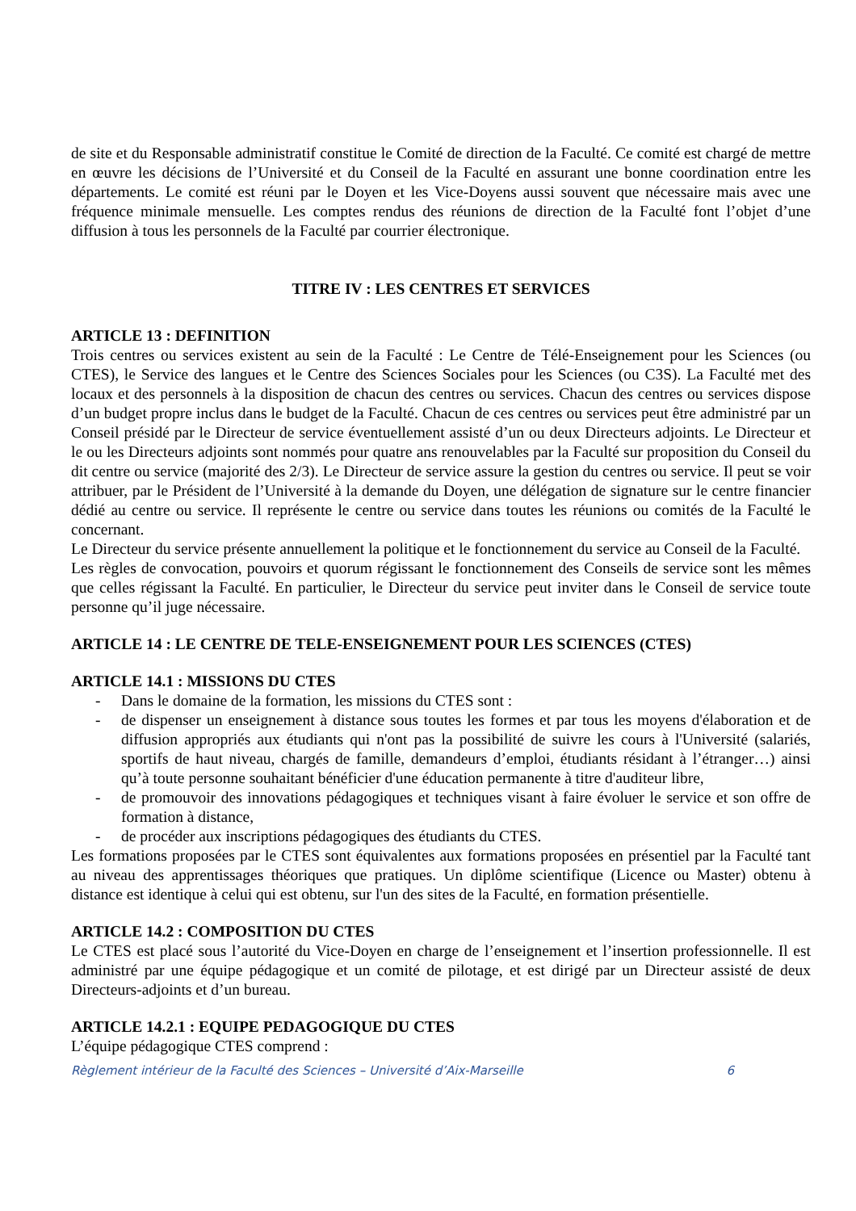de site et du Responsable administratif constitue le Comité de direction de la Faculté. Ce comité est chargé de mettre en œuvre les décisions de l’Université et du Conseil de la Faculté en assurant une bonne coordination entre les départements. Le comité est réuni par le Doyen et les Vice-Doyens aussi souvent que nécessaire mais avec une fréquence minimale mensuelle. Les comptes rendus des réunions de direction de la Faculté font l’objet d’une diffusion à tous les personnels de la Faculté par courrier électronique.
TITRE IV : LES CENTRES ET SERVICES
ARTICLE 13 : DEFINITION
Trois centres ou services existent au sein de la Faculté : Le Centre de Télé-Enseignement pour les Sciences (ou CTES), le Service des langues et le Centre des Sciences Sociales pour les Sciences (ou C3S). La Faculté met des locaux et des personnels à la disposition de chacun des centres ou services. Chacun des centres ou services dispose d’un budget propre inclus dans le budget de la Faculté. Chacun de ces centres ou services peut être administré par un Conseil présidé par le Directeur de service éventuellement assisté d’un ou deux Directeurs adjoints. Le Directeur et le ou les Directeurs adjoints sont nommés pour quatre ans renouvelables par la Faculté sur proposition du Conseil du dit centre ou service (majorité des 2/3). Le Directeur de service assure la gestion du centres ou service. Il peut se voir attribuer, par le Président de l’Université à la demande du Doyen, une délégation de signature sur le centre financier dédié au centre ou service. Il représente le centre ou service dans toutes les réunions ou comités de la Faculté le concernant.
Le Directeur du service présente annuellement la politique et le fonctionnement du service au Conseil de la Faculté.
Les règles de convocation, pouvoirs et quorum régissant le fonctionnement des Conseils de service sont les mêmes que celles régissant la Faculté. En particulier, le Directeur du service peut inviter dans le Conseil de service toute personne qu’il juge nécessaire.
ARTICLE 14 : LE CENTRE DE TELE-ENSEIGNEMENT POUR LES SCIENCES (CTES)
ARTICLE 14.1 : MISSIONS DU CTES
- Dans le domaine de la formation, les missions du CTES sont :
- de dispenser un enseignement à distance sous toutes les formes et par tous les moyens d'élaboration et de diffusion appropriés aux étudiants qui n'ont pas la possibilité de suivre les cours à l'Université (salariés, sportifs de haut niveau, chargés de famille, demandeurs d’emploi, étudiants résidant à l’étranger…) ainsi qu’à toute personne souhaitant bénéficier d'une éducation permanente à titre d'auditeur libre,
- de promouvoir des innovations pédagogiques et techniques visant à faire évoluer le service et son offre de formation à distance,
- de procéder aux inscriptions pédagogiques des étudiants du CTES.
Les formations proposées par le CTES sont équivalentes aux formations proposées en présentiel par la Faculté tant au niveau des apprentissages théoriques que pratiques. Un diplôme scientifique (Licence ou Master) obtenu à distance est identique à celui qui est obtenu, sur l'un des sites de la Faculté, en formation présentielle.
ARTICLE 14.2 : COMPOSITION DU CTES
Le CTES est placé sous l’autorité du Vice-Doyen en charge de l’enseignement et l’insertion professionnelle. Il est administré par une équipe pédagogique et un comité de pilotage, et est dirigé par un Directeur assisté de deux Directeurs-adjoints et d’un bureau.
ARTICLE 14.2.1 : EQUIPE PEDAGOGIQUE DU CTES
L’équipe pédagogique CTES comprend :
Règlement intérieur de la Faculté des Sciences – Université d’Aix-Marseille 6